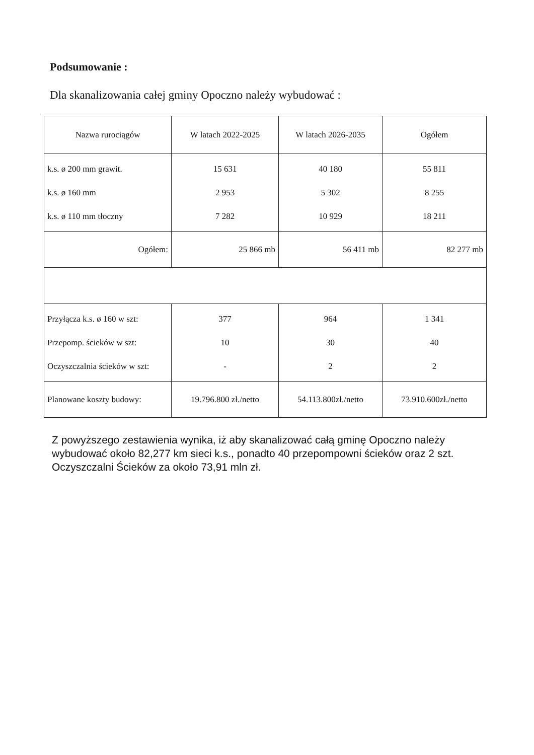Podsumowanie :
Dla skanalizowania całej gminy Opoczno należy wybudować :
| Nazwa rurociągów | W latach 2022-2025 | W latach 2026-2035 | Ogółem |
| --- | --- | --- | --- |
| k.s. ø 200 mm grawit. k.s. ø 160 mm k.s. ø 110 mm tłoczny | 15 631 2 953 7 282 | 40 180 5 302 10 929 | 55 811 8 255 18 211 |
| Ogółem: | 25 866 mb | 56 411 mb | 82 277 mb |
| Przyłącza k.s. ø 160 w szt: Przepomp. ścieków w szt: Oczyszczalnia ścieków w szt: | 377 10 - | 964 30 2 | 1 341 40 2 |
| Planowane koszty budowy: | 19.796.800 zł./netto | 54.113.800zł./netto | 73.910.600zł./netto |
Z powyższego zestawienia wynika, iż aby skanalizować całą gminę Opoczno należy wybudować około 82,277 km sieci k.s., ponadto 40 przepompowni ścieków oraz 2 szt. Oczyszczalni Ścieków za około 73,91 mln zł.